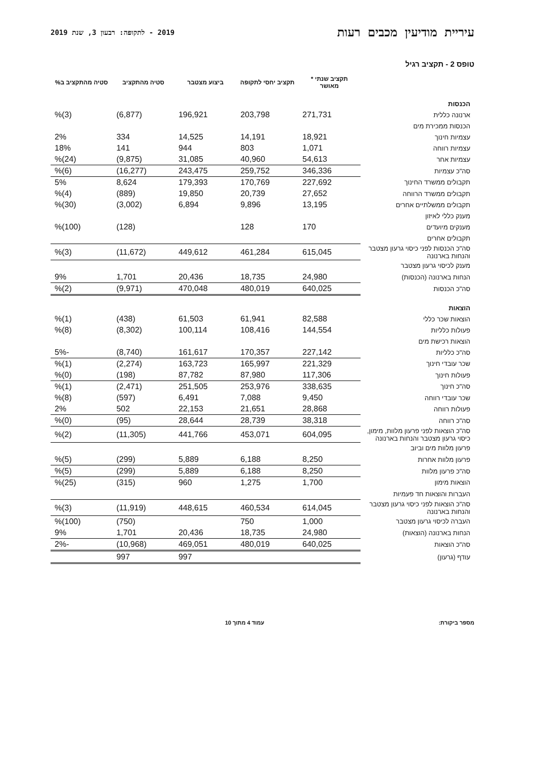עיריית מודיעין מכבים רעות
2019 - לתקופה: רבעון 3, שנת 2019
טופס 2 - תקציב רגיל
| | תקציב שנתי * מאושר | תקציב יחסי לתקופה | ביצוע מצטבר | סטיה מהתקציב | סטיה מהתקציב ב% |
| --- | --- | --- | --- | --- | --- |
| הכנסות | | | | | |
| ארנונה כללית | 271,731 | 203,798 | 196,921 | (6,877) | (3)% |
| הכנסות ממכירת מים | | | | | |
| עצמיות חינוך | 18,921 | 14,191 | 14,525 | 334 | 2% |
| עצמיות רווחה | 1,071 | 803 | 944 | 141 | 18% |
| עצמיות אחר | 54,613 | 40,960 | 31,085 | (9,875) | (24)% |
| סה"כ עצמיות | 346,336 | 259,752 | 243,475 | (16,277) | (6)% |
| תקבולים ממשרד החינוך | 227,692 | 170,769 | 179,393 | 8,624 | 5% |
| תקבולים ממשרד הרווחה | 27,652 | 20,739 | 19,850 | (889) | (4)% |
| תקבולים ממשלתיים אחרים | 13,195 | 9,896 | 6,894 | (3,002) | (30)% |
| מענק כללי לאיזון | | | | | |
| מענקים מיועדים | 170 | 128 | | (128) | (100)% |
| תקבולים אחרים | | | | | |
| סה"כ הכנסות לפני כיסוי גרעון מצטבר והנחות בארנונה | 615,045 | 461,284 | 449,612 | (11,672) | (3)% |
| מענק לכיסוי גרעון מצטבר | | | | | |
| הנחות בארנונה (הכנסות) | 24,980 | 18,735 | 20,436 | 1,701 | 9% |
| סה"כ הכנסות | 640,025 | 480,019 | 470,048 | (9,971) | (2)% |
| הוצאות | | | | | |
| הוצאות שכר כללי | 82,588 | 61,941 | 61,503 | (438) | (1)% |
| פעולות כלליות | 144,554 | 108,416 | 100,114 | (8,302) | (8)% |
| הוצאות רכישת מים | | | | | |
| סה"כ כלליות | 227,142 | 170,357 | 161,617 | (8,740) | -5% |
| שכר עובדי חינוך | 221,329 | 165,997 | 163,723 | (2,274) | (1)% |
| פעולות חינוך | 117,306 | 87,980 | 87,782 | (198) | (0)% |
| סה"כ חינוך | 338,635 | 253,976 | 251,505 | (2,471) | (1)% |
| שכר עובדי רווחה | 9,450 | 7,088 | 6,491 | (597) | (8)% |
| פעולות רווחה | 28,868 | 21,651 | 22,153 | 502 | 2% |
| סה"כ רווחה | 38,318 | 28,739 | 28,644 | (95) | (0)% |
| סה"כ הוצאות לפני פרעון מלוות, מימון, כיסוי גרעון מצטבר והנחות בארנונה | 604,095 | 453,071 | 441,766 | (11,305) | (2)% |
| פרעון מלוות מים וביוב | | | | | |
| פרעון מלוות אחרות | 8,250 | 6,188 | 5,889 | (299) | (5)% |
| סה"כ פרעון מלוות | 8,250 | 6,188 | 5,889 | (299) | (5)% |
| הוצאות מימון | 1,700 | 1,275 | 960 | (315) | (25)% |
| העברות והוצאות חד פעמיות | | | | | |
| סה"כ הוצאות לפני כיסוי גרעון מצטבר והנחות בארנונה | 614,045 | 460,534 | 448,615 | (11,919) | (3)% |
| העברה לכיסוי גרעון מצטבר | 1,000 | 750 | | (750) | (100)% |
| הנחות בארנונה (הוצאות) | 24,980 | 18,735 | 20,436 | 1,701 | 9% |
| סה"כ הוצאות | 640,025 | 480,019 | 469,051 | (10,968) | -2% |
| עודף (גרעון) | | | 997 | 997 | |
מספר ביקורת: עמוד 4 מתוך 10